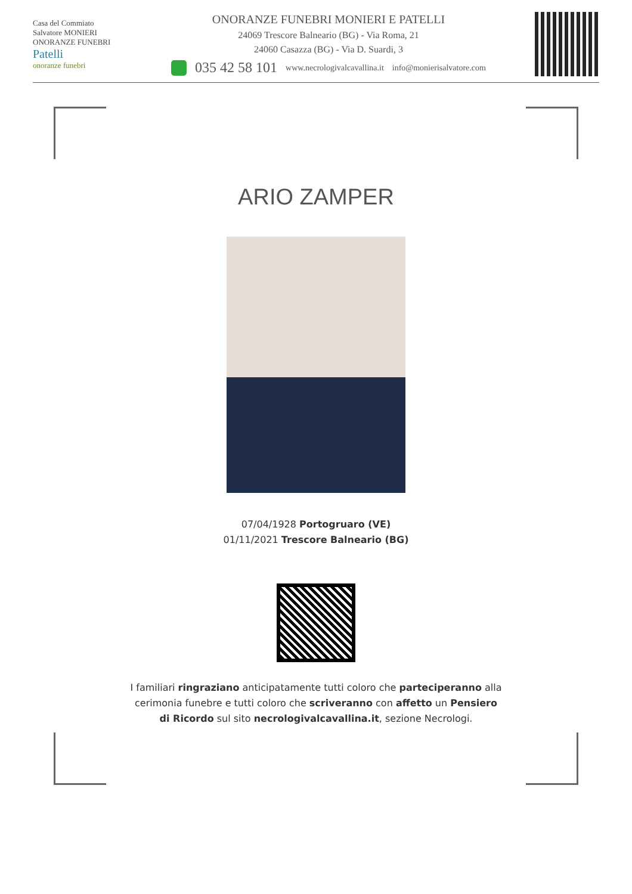Casa del Commiato
Salvatore MONIERI
ONORANZE FUNEBRI
Patelli
onoranze funebri
ONORANZE FUNEBRI MONIERI E PATELLI
24069 Trescore Balneario (BG) - Via Roma, 21
24060 Casazza (BG) - Via D. Suardi, 3
035 42 58 101 www.necrologivalcavallina.it info@monierisalvatore.com
ARIO ZAMPER
07/04/1928 Portogruaro (VE)
01/11/2021 Trescore Balneario (BG)
I familiari ringraziano anticipatamente tutti coloro che parteciperanno alla cerimonia funebre e tutti coloro che scriveranno con affetto un Pensiero di Ricordo sul sito necrologivalcavallina.it, sezione Necrologi.